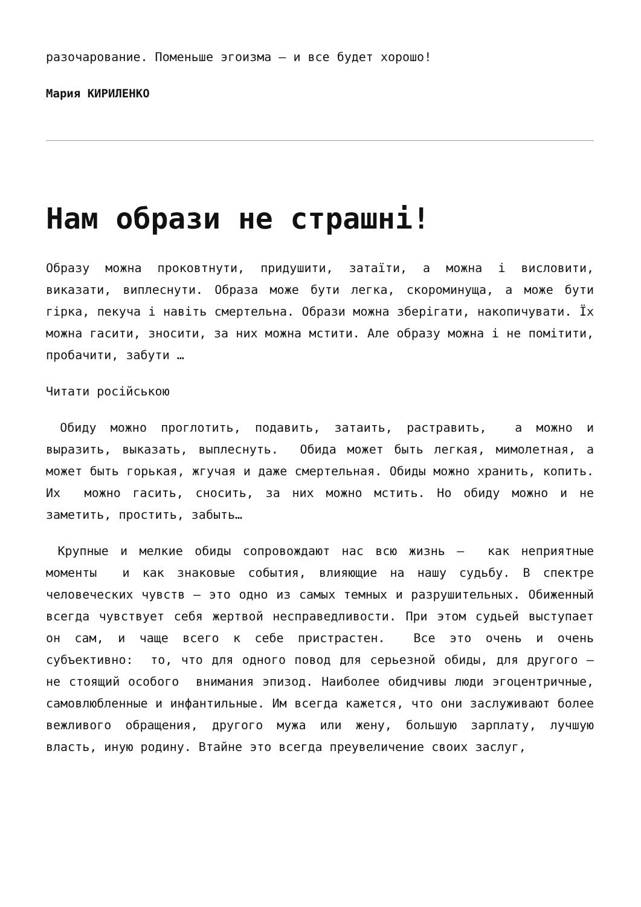разочарование. Поменьше эгоизма – и все будет хорошо!
Мария КИРИЛЕНКО
Нам образи не страшні!
Образу можна проковтнути, придушити, затаїти, а можна і висловити, виказати, виплеснути. Образа може бути легка, скороминуща, а може бути гірка, пекуча і навіть смертельна. Образи можна зберігати, накопичувати. Їх можна гасити, зносити, за них можна мстити. Але образу можна і не помітити, пробачити, забути …
Читати російською
Обиду можно проглотить, подавить, затаить, растравить, а можно и выразить, выказать, выплеснуть. Обида может быть легкая, мимолетная, а может быть горькая, жгучая и даже смертельная. Обиды можно хранить, копить. Их можно гасить, сносить, за них можно мстить. Но обиду можно и не заметить, простить, забыть…
Крупные и мелкие обиды сопровождают нас всю жизнь – как неприятные моменты и как знаковые события, влияющие на нашу судьбу. В спектре человеческих чувств – это одно из самых темных и разрушительных. Обиженный всегда чувствует себя жертвой несправедливости. При этом судьей выступает он сам, и чаще всего к себе пристрастен. Все это очень и очень субъективно: то, что для одного повод для серьезной обиды, для другого – не стоящий особого внимания эпизод. Наиболее обидчивы люди эгоцентричные, самовлюбленные и инфантильные. Им всегда кажется, что они заслуживают более вежливого обращения, другого мужа или жену, большую зарплату, лучшую власть, иную родину. Втайне это всегда преувеличение своих заслуг,